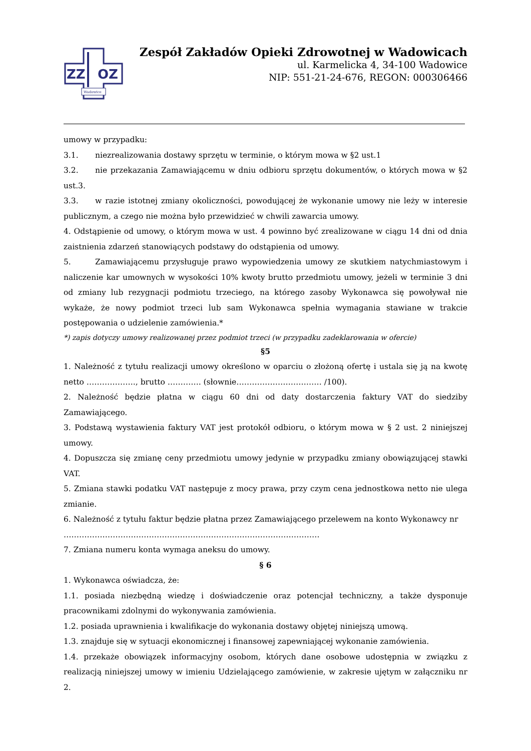ZZ
OZ
Wadowice
Zespół Zakładów Opieki Zdrowotnej w Wadowicach
ul. Karmelicka 4, 34-100 Wadowice
NIP: 551-21-24-676, REGON: 000306466
umowy w przypadku:
3.1. niezrealizowania dostawy sprzętu w terminie, o którym mowa w §2 ust.1
3.2. nie przekazania Zamawiającemu w dniu odbioru sprzętu dokumentów, o których mowa w §2 ust.3.
3.3. w razie istotnej zmiany okoliczności, powodującej że wykonanie umowy nie leży w interesie publicznym, a czego nie można było przewidzieć w chwili zawarcia umowy.
4. Odstąpienie od umowy, o którym mowa w ust. 4 powinno być zrealizowane w ciągu 14 dni od dnia zaistnienia zdarzeń stanowiących podstawy do odstąpienia od umowy.
5. Zamawiającemu przysługuje prawo wypowiedzenia umowy ze skutkiem natychmiastowym i naliczenie kar umownych w wysokości 10% kwoty brutto przedmiotu umowy, jeżeli w terminie 3 dni od zmiany lub rezygnacji podmiotu trzeciego, na którego zasoby Wykonawca się powoływał nie wykaże, że nowy podmiot trzeci lub sam Wykonawca spełnia wymagania stawiane w trakcie postępowania o udzielenie zamówienia.*
*) zapis dotyczy umowy realizowanej przez podmiot trzeci (w przypadku zadeklarowania w ofercie)
§5
1. Należność z tytułu realizacji umowy określono w oparciu o złożoną ofertę i ustala się ją na kwotę netto ………………., brutto …………. (słownie…………………………… /100).
2. Należność będzie płatna w ciągu 60 dni od daty dostarczenia faktury VAT do siedziby Zamawiającego.
3. Podstawą wystawienia faktury VAT jest protokół odbioru, o którym mowa w § 2 ust. 2 niniejszej umowy.
4. Dopuszcza się zmianę ceny przedmiotu umowy jedynie w przypadku zmiany obowiązującej stawki VAT.
5. Zmiana stawki podatku VAT następuje z mocy prawa, przy czym cena jednostkowa netto nie ulega zmianie.
6. Należność z tytułu faktur będzie płatna przez Zamawiającego przelewem na konto Wykonawcy nr
………………………………………………………………………………………
7. Zmiana numeru konta wymaga aneksu do umowy.
§ 6
1. Wykonawca oświadcza, że:
1.1. posiada niezbędną wiedzę i doświadczenie oraz potencjał techniczny, a także dysponuje pracownikami zdolnymi do wykonywania zamówienia.
1.2. posiada uprawnienia i kwalifikacje do wykonania dostawy objętej niniejszą umową.
1.3. znajduje się w sytuacji ekonomicznej i finansowej zapewniającej wykonanie zamówienia.
1.4. przekaże obowiązek informacyjny osobom, których dane osobowe udostępnia w związku z realizacją niniejszej umowy w imieniu Udzielającego zamówienie, w zakresie ujętym w załączniku nr 2.